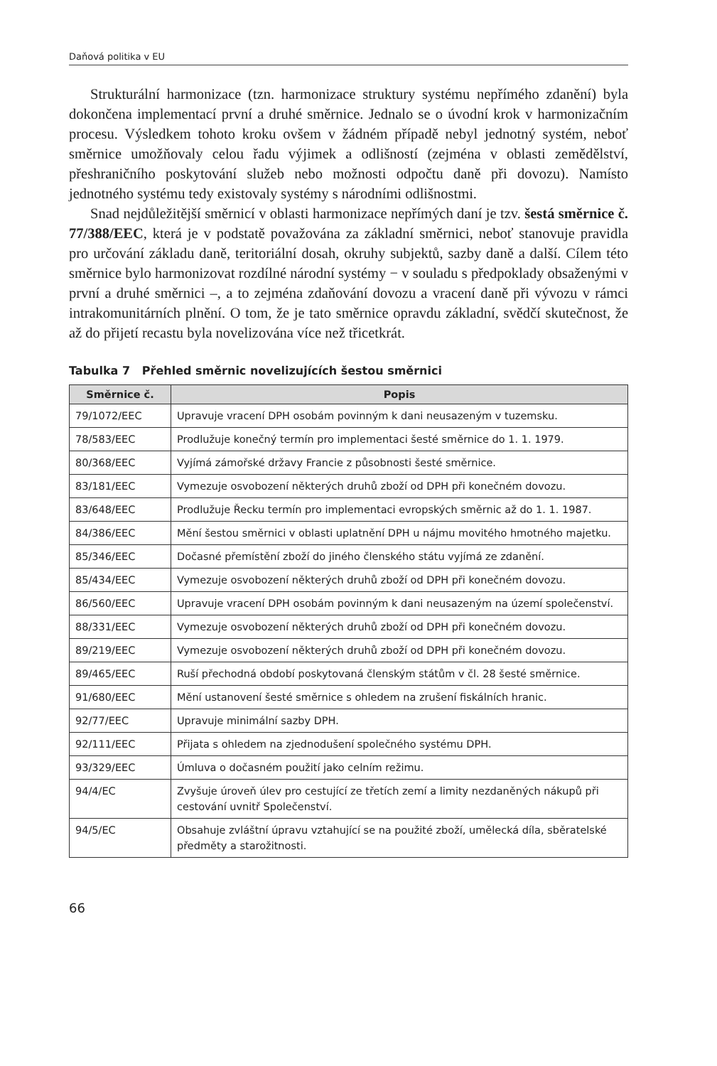Daňová politika v EU
Strukturální harmonizace (tzn. harmonizace struktury systému nepřímého zdanění) byla dokončena implementací první a druhé směrnice. Jednalo se o úvodní krok v harmonizačním procesu. Výsledkem tohoto kroku ovšem v žádném případě nebyl jednotný systém, neboť směrnice umožňovaly celou řadu výjimek a odlišností (zejména v oblasti zemědělství, přeshraničního poskytování služeb nebo možnosti odpočtu daně při dovozu). Namísto jednotného systému tedy existovaly systémy s národními odlišnostmi.
Snad nejdůležitější směrnicí v oblasti harmonizace nepřímých daní je tzv. šestá směrnice č. 77/388/EEC, která je v podstatě považována za základní směrnici, neboť stanovuje pravidla pro určování základu daně, teritoriální dosah, okruhy subjektů, sazby daně a další. Cílem této směrnice bylo harmonizovat rozdílné národní systémy − v souladu s předpoklady obsaženými v první a druhé směrnici –, a to zejména zdaňování dovozu a vracení daně při vývozu v rámci intrakomunitárních plnění. O tom, že je tato směrnice opravdu základní, svědčí skutečnost, že až do přijetí recastu byla novelizována více než třicetkrát.
Tabulka 7 Přehled směrnic novelizujících šestou směrnici
| Směrnice č. | Popis |
| --- | --- |
| 79/1072/EEC | Upravuje vracení DPH osobám povinným k dani neusazeným v tuzemsku. |
| 78/583/EEC | Prodlužuje konečný termín pro implementaci šesté směrnice do 1. 1. 1979. |
| 80/368/EEC | Vyjímá zámořské državy Francie z působnosti šesté směrnice. |
| 83/181/EEC | Vymezuje osvobození některých druhů zboží od DPH při konečném dovozu. |
| 83/648/EEC | Prodlužuje Řecku termín pro implementaci evropských směrnic až do 1. 1. 1987. |
| 84/386/EEC | Mění šestou směrnici v oblasti uplatnění DPH u nájmu movitého hmotného majetku. |
| 85/346/EEC | Dočasné přemístění zboží do jiného členského státu vyjímá ze zdanění. |
| 85/434/EEC | Vymezuje osvobození některých druhů zboží od DPH při konečném dovozu. |
| 86/560/EEC | Upravuje vracení DPH osobám povinným k dani neusazeným na území společenství. |
| 88/331/EEC | Vymezuje osvobození některých druhů zboží od DPH při konečném dovozu. |
| 89/219/EEC | Vymezuje osvobození některých druhů zboží od DPH při konečném dovozu. |
| 89/465/EEC | Ruší přechodná období poskytovaná členským státům v čl. 28 šesté směrnice. |
| 91/680/EEC | Mění ustanovení šesté směrnice s ohledem na zrušení fiskálních hranic. |
| 92/77/EEC | Upravuje minimální sazby DPH. |
| 92/111/EEC | Přijata s ohledem na zjednodušení společného systému DPH. |
| 93/329/EEC | Úmluva o dočasném použití jako celním režimu. |
| 94/4/EC | Zvyšuje úroveň úlev pro cestující ze třetích zemí a limity nezdaněných nákupů při cestování uvnitř Společenství. |
| 94/5/EC | Obsahuje zvláštní úpravu vztahující se na použité zboží, umělecká díla, sběratelské předměty a starožitnosti. |
66